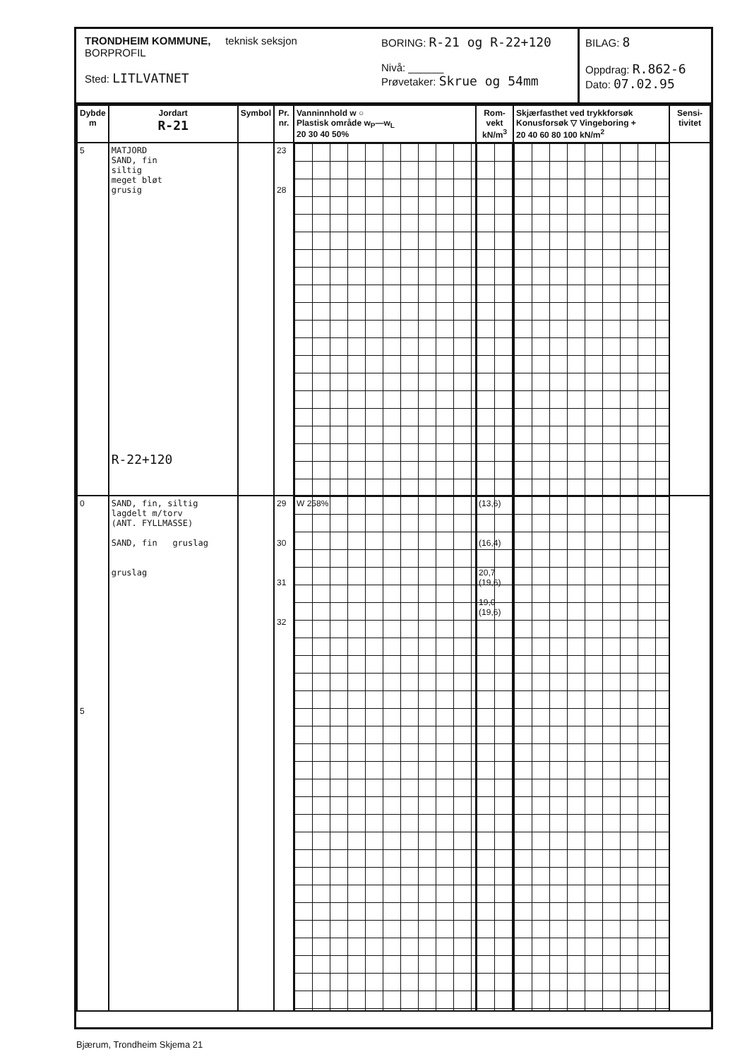TRONDHEIM KOMMUNE, teknisk seksjon
BORPROFIL
Sted: LITLVATNET
BORING: R-21 og R-22+120
Nivå: ______
Prøvetaker: Skrue og 54mm
BILAG: 8
Oppdrag: R.862-6
Dato: 07.02.95
| Dybde m | Jordart R-21 | Symbol | Pr. nr. | Vanninnhold w ○ Plastisk område w<sub>P</sub>—w<sub>L</sub> 20 30 40 50% | Rom-vekt kN/m<sup>3</sup> | Skjærfasthet ved trykkforsøk Konusforsøk ▽ Vingeboring + 20 40 60 80 100 kN/m<sup>2</sup> | Sensi-tivitet |
| --- | --- | --- | --- | --- | --- | --- | --- |
| 5 | MATJORD SAND, fin siltig meget bløt grusig R-22+120 | | 23 28 | | | | |
| 0 5 | SAND, fin, siltig lagdelt m/torv (ANT. FYLLMASSE) SAND, fin gruslag gruslag | | 29 30 31 32 | W 258% | (13,6) (16,4) 20,7 (19,6) 19,0 (19,6) | | |
Bjærum, Trondheim Skjema 21